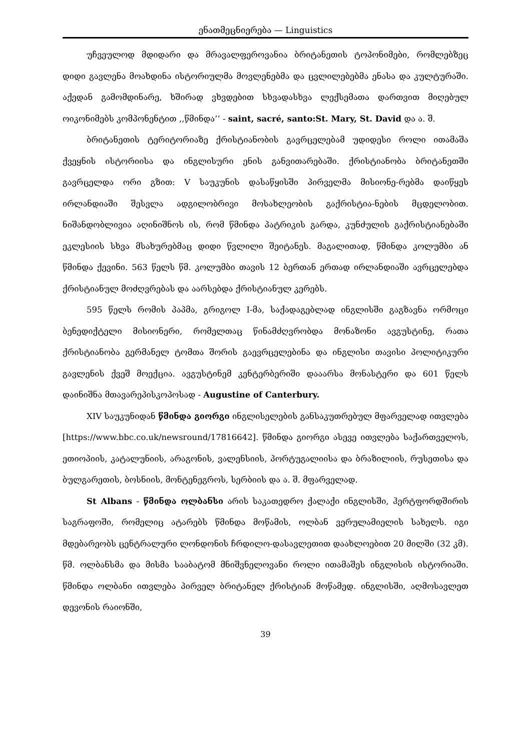ენათმეცნიერება — Linguistics
უჩვეულოდ მდიდარი და მრავალფეროვანია ბრიტანეთის ტოპონიმები, რომლებზეც დიდი გავლენა მოახდინა ისტორიულმა მოვლენებმა და ცვლილებებმა ენასა და კულტურაში. აქედან გამომდინარე, ხშირად ვხვდებით სხვადასხვა ლექსემათა დართვით მიღებულ ოიკონიმებს კომპონენტით ,,წმინდა’’ - saint, sacré, santo:St. Mary, St. David და ა. შ.
ბრიტანეთის ტერიტორიაზე ქრისტიანობის გავრცელებამ უდიდესი როლი ითამაშა ქვეყნის ისტორიისა და ინგლისური ენის განვითარებაში. ქრისტიანობა ბრიტანეთში გავრცელდა ორი გზით: V საუკუნის დასაწყისში პირველმა მისიონე-რებმა დაიწყეს ირლანდიაში შესვლა ადგილობრივი მოსახლეობის გაქრისტია-ნების მცდელობით. ნიშანდობლივია აღინიშნოს ის, რომ წმინდა პატრიკის გარდა, კუნძულის გაქრისტიანებაში ეკლესიის სხვა მსახურებმაც დიდი წვლილი შეიტანეს. მაგალითად, წმინდა კოლუმბი ან წმინდა ქევინი. 563 წელს წმ. კოლუმბი თავის 12 ბერთან ერთად ირლანდიაში ავრცელებდა ქრისტიანულ მოძღვრებას და აარსებდა ქრისტიანულ კერებს.
595 წელს რომის პაპმა, გრიგოლ I-მა, საქადაგებლად ინგლისში გაგზავნა ორმოცი ბენედიქტელი მისიონერი, რომელთაც წინამძღვრობდა მონაზონი ავგუსტინე, რათა ქრისტიანობა გერმანელ ტომთა შორის გაევრცელებინა და ინგლისი თავისი პოლიტიკური გავლენის ქვეშ მოექცია. ავგუსტინემ კენტერბერიში დააარსა მონასტერი და 601 წელს დაინიშნა მთავარეპისკოპოსად - Augustine of Canterbury.
XIV საუკუნიდან წმინდა გიორგი ინგლისელების განსაკუთრებულ მფარველად ითვლება [https://www.bbc.co.uk/newsround/17816642]. წმინდა გიორგი ასევე ითვლება საქართველოს, ეთიოპიის, კატალუნიის, არაგონის, ვალენსიის, პორტუგალიისა და ბრაზილიის, რუსეთისა და ბულგარეთის, ბოსნიის, მონტენეგროს, სერბიის და ა. შ. მფარველად.
St Albans - წმინდა ოლბანსი არის საკათედრო ქალაქი ინგლისში, ჰერტფორდშირის საგრაფოში, რომელიც ატარებს წმინდა მოწამის, ოლბან ვერულამიელის სახელს. იგი მდებარეობს ცენტრალური ლონდონის ჩრდილო-დასავლეთით დაახლოებით 20 მილში (32 კმ). წმ. ოლბანსმა და მისმა სააბატომ მნიშვნელოვანი როლი ითამაშეს ინგლისის ისტორიაში. წმინდა ოლბანი ითვლება პირველ ბრიტანელ ქრისტიან მოწამედ. ინგლისში, აღმოსავლეთ დევონის რაიონში,
39